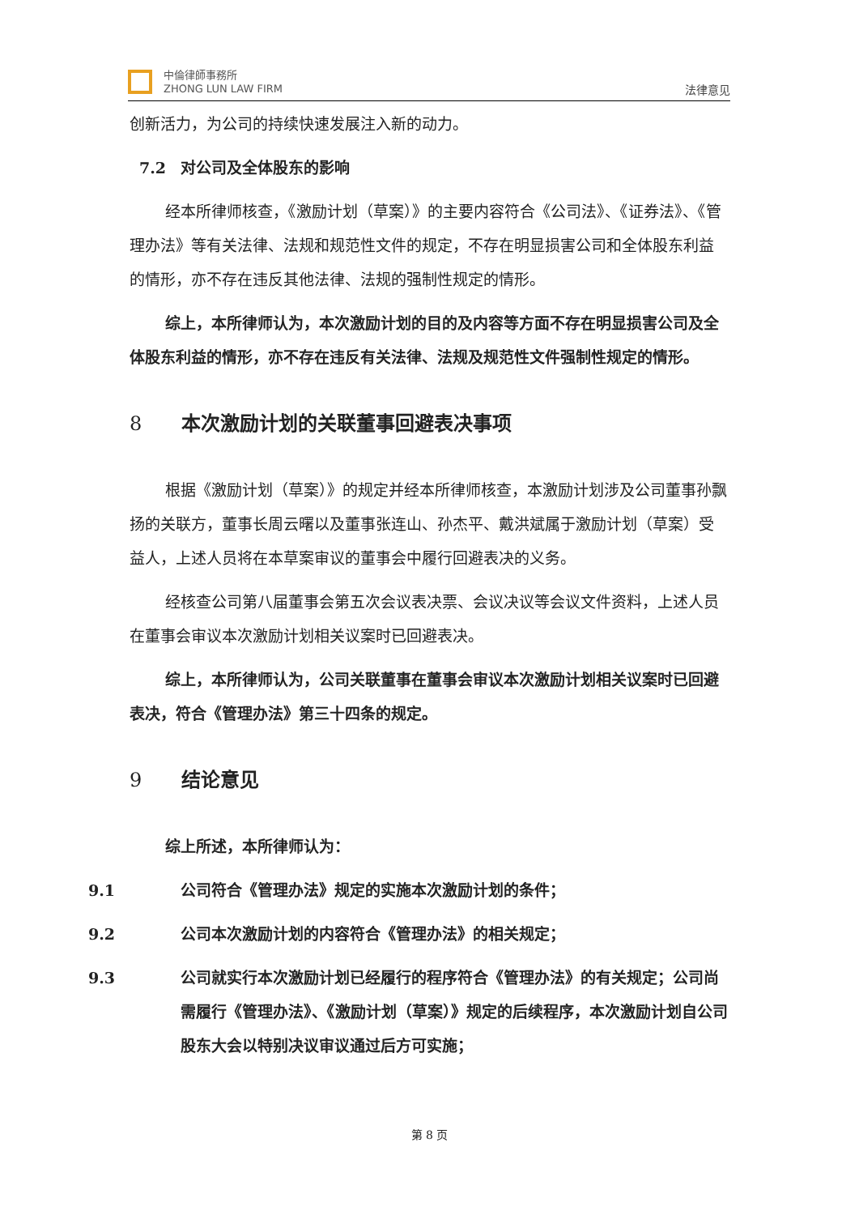中倫律師事務所
ZHONG LUN LAW FIRM
法律意见
创新活力，为公司的持续快速发展注入新的动力。
7.2 对公司及全体股东的影响
经本所律师核查，《激励计划（草案）》的主要内容符合《公司法》、《证券法》、《管理办法》等有关法律、法规和规范性文件的规定，不存在明显损害公司和全体股东利益的情形，亦不存在违反其他法律、法规的强制性规定的情形。
综上，本所律师认为，本次激励计划的目的及内容等方面不存在明显损害公司及全体股东利益的情形，亦不存在违反有关法律、法规及规范性文件强制性规定的情形。
8 本次激励计划的关联董事回避表决事项
根据《激励计划（草案）》的规定并经本所律师核查，本激励计划涉及公司董事孙飘扬的关联方，董事长周云曙以及董事张连山、孙杰平、戴洪斌属于激励计划（草案）受益人，上述人员将在本草案审议的董事会中履行回避表决的义务。
经核查公司第八届董事会第五次会议表决票、会议决议等会议文件资料，上述人员在董事会审议本次激励计划相关议案时已回避表决。
综上，本所律师认为，公司关联董事在董事会审议本次激励计划相关议案时已回避表决，符合《管理办法》第三十四条的规定。
9 结论意见
综上所述，本所律师认为：
9.1 公司符合《管理办法》规定的实施本次激励计划的条件；
9.2 公司本次激励计划的内容符合《管理办法》的相关规定；
9.3 公司就实行本次激励计划已经履行的程序符合《管理办法》的有关规定；公司尚需履行《管理办法》、《激励计划（草案）》规定的后续程序，本次激励计划自公司股东大会以特别决议审议通过后方可实施；
第 8 页